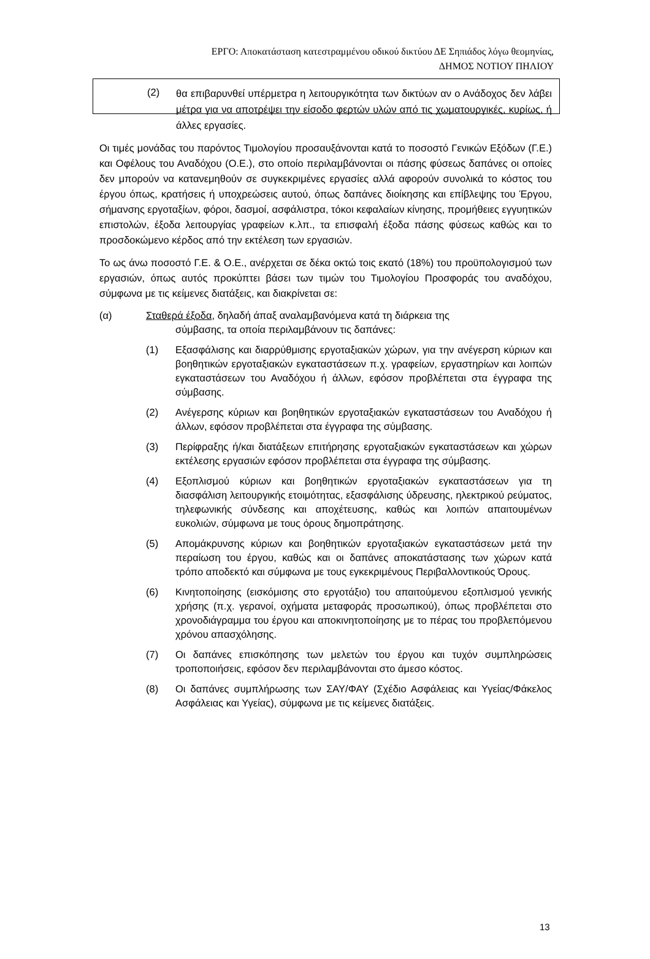ΕΡΓΟ: Αποκατάσταση κατεστραμμένου οδικού δικτύου ΔΕ Σηπιάδος λόγω θεομηνίας,
ΔΗΜΟΣ ΝΟΤΙΟΥ ΠΗΛΙΟΥ
(2) θα επιβαρυνθεί υπέρμετρα η λειτουργικότητα των δικτύων αν ο Ανάδοχος δεν λάβει μέτρα για να αποτρέψει την είσοδο φερτών υλών από τις χωματουργικές, κυρίως, ή άλλες εργασίες.
Οι τιμές μονάδας του παρόντος Τιμολογίου προσαυξάνονται κατά το ποσοστό Γενικών Εξόδων (Γ.Ε.) και Οφέλους του Αναδόχου (Ο.Ε.), στο οποίο περιλαμβάνονται οι πάσης φύσεως δαπάνες οι οποίες δεν μπορούν να κατανεμηθούν σε συγκεκριμένες εργασίες αλλά αφορούν συνολικά το κόστος του έργου όπως, κρατήσεις ή υποχρεώσεις αυτού, όπως δαπάνες διοίκησης και επίβλεψης του Έργου, σήμανσης εργοταξίων, φόροι, δασμοί, ασφάλιστρα, τόκοι κεφαλαίων κίνησης, προμήθειες εγγυητικών επιστολών, έξοδα λειτουργίας γραφείων κ.λπ., τα επισφαλή έξοδα πάσης φύσεως καθώς και το προσδοκώμενο κέρδος από την εκτέλεση των εργασιών.
Το ως άνω ποσοστό Γ.Ε. & Ο.Ε., ανέρχεται σε δέκα οκτώ τοις εκατό (18%) του προϋπολογισμού των εργασιών, όπως αυτός προκύπτει βάσει των τιμών του Τιμολογίου Προσφοράς του αναδόχου, σύμφωνα με τις κείμενες διατάξεις, και διακρίνεται σε:
(α) Σταθερά έξοδα, δηλαδή άπαξ αναλαμβανόμενα κατά τη διάρκεια της
σύμβασης, τα οποία περιλαμβάνουν τις δαπάνες:
(1) Εξασφάλισης και διαρρύθμισης εργοταξιακών χώρων, για την ανέγερση κύριων και βοηθητικών εργοταξιακών εγκαταστάσεων π.χ. γραφείων, εργαστηρίων και λοιπών εγκαταστάσεων του Αναδόχου ή άλλων, εφόσον προβλέπεται στα έγγραφα της σύμβασης.
(2) Ανέγερσης κύριων και βοηθητικών εργοταξιακών εγκαταστάσεων του Αναδόχου ή άλλων, εφόσον προβλέπεται στα έγγραφα της σύμβασης.
(3) Περίφραξης ή/και διατάξεων επιτήρησης εργοταξιακών εγκαταστάσεων και χώρων εκτέλεσης εργασιών εφόσον προβλέπεται στα έγγραφα της σύμβασης.
(4) Εξοπλισμού κύριων και βοηθητικών εργοταξιακών εγκαταστάσεων για τη διασφάλιση λειτουργικής ετοιμότητας, εξασφάλισης ύδρευσης, ηλεκτρικού ρεύματος, τηλεφωνικής σύνδεσης και αποχέτευσης, καθώς και λοιπών απαιτουμένων ευκολιών, σύμφωνα με τους όρους δημοπράτησης.
(5) Απομάκρυνσης κύριων και βοηθητικών εργοταξιακών εγκαταστάσεων μετά την περαίωση του έργου, καθώς και οι δαπάνες αποκατάστασης των χώρων κατά τρόπο αποδεκτό και σύμφωνα με τους εγκεκριμένους Περιβαλλοντικούς Όρους.
(6) Κινητοποίησης (εισκόμισης στο εργοτάξιο) του απαιτούμενου εξοπλισμού γενικής χρήσης (π.χ. γερανοί, οχήματα μεταφοράς προσωπικού), όπως προβλέπεται στο χρονοδιάγραμμα του έργου και αποκινητοποίησης με το πέρας του προβλεπόμενου χρόνου απασχόλησης.
(7) Οι δαπάνες επισκόπησης των μελετών του έργου και τυχόν συμπληρώσεις τροποποιήσεις, εφόσον δεν περιλαμβάνονται στο άμεσο κόστος.
(8) Οι δαπάνες συμπλήρωσης των ΣΑΥ/ΦΑΥ (Σχέδιο Ασφάλειας και Υγείας/Φάκελος Ασφάλειας και Υγείας), σύμφωνα με τις κείμενες διατάξεις.
13